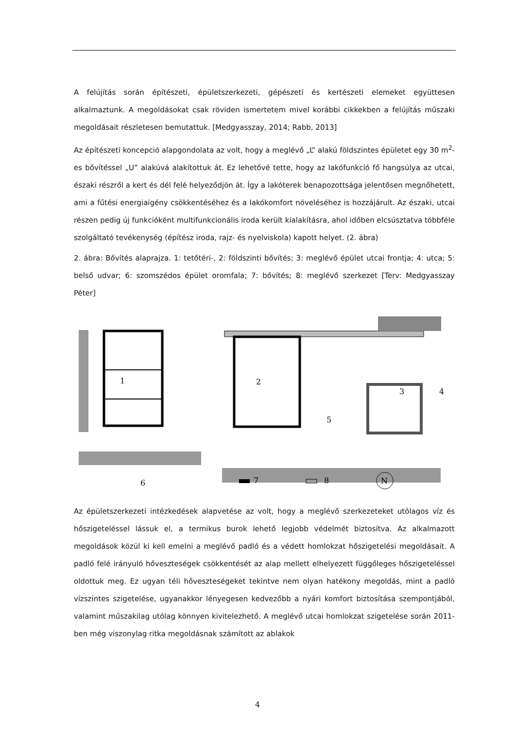A felújítás során építészeti, épületszerkezeti, gépészeti és kertészeti elemeket együttesen alkalmaztunk. A megoldásokat csak röviden ismertetem mivel korábbi cikkekben a felújítás műszaki megoldásait részletesen bemutattuk. [Medgyasszay, 2014; Rabb, 2013]
Az építészeti koncepció alapgondolata az volt, hogy a meglévő „L” alakú földszintes épületet egy 30 m<sup>2</sup>-es bővítéssel „U” alakúvá alakítottuk át. Ez lehetővé tette, hogy az lakófunkció fő hangsúlya az utcai, északi részről a kert és dél felé helyeződjön át. Így a lakóterek benapozottsága jelentősen megnőhetett, ami a fűtési energiaigény csökkentéséhez és a lakókomfort növeléséhez is hozzájárult. Az északi, utcai részen pedig új funkcióként multifunkcionális iroda került kialakításra, ahol időben elcsúsztatva többféle szolgáltató tevékenység (építész iroda, rajz- és nyelviskola) kapott helyet. (2. ábra)
2. ábra: Bővítés alaprajza. 1: tetőtéri-, 2: földszinti bővítés; 3: meglévő épület utcai frontja; 4: utca; 5: belső udvar; 6: szomszédos épület oromfala; 7: bővítés; 8: meglévő szerkezet [Terv: Medgyasszay Péter]
1
2
3
4
5
6
7
8
N
Az épületszerkezeti intézkedések alapvetése az volt, hogy a meglévő szerkezeteket utólagos víz és hőszigeteléssel lássuk el, a termikus burok lehető legjobb védelmét biztosítva. Az alkalmazott megoldások közül ki kell emelni a meglévő padló és a védett homlokzat hőszigetelési megoldásait. A padló felé irányuló hőveszteségek csökkentését az alap mellett elhelyezett függőleges hőszigeteléssel oldottuk meg. Ez ugyan téli hőveszteségeket tekintve nem olyan hatékony megoldás, mint a padló vízszintes szigetelése, ugyanakkor lényegesen kedvezőbb a nyári komfort biztosítása szempontjából, valamint műszakilag utólag könnyen kivitelezhető. A meglévő utcai homlokzat szigetelése során 2011-ben még viszonylag ritka megoldásnak számított az ablakok
4